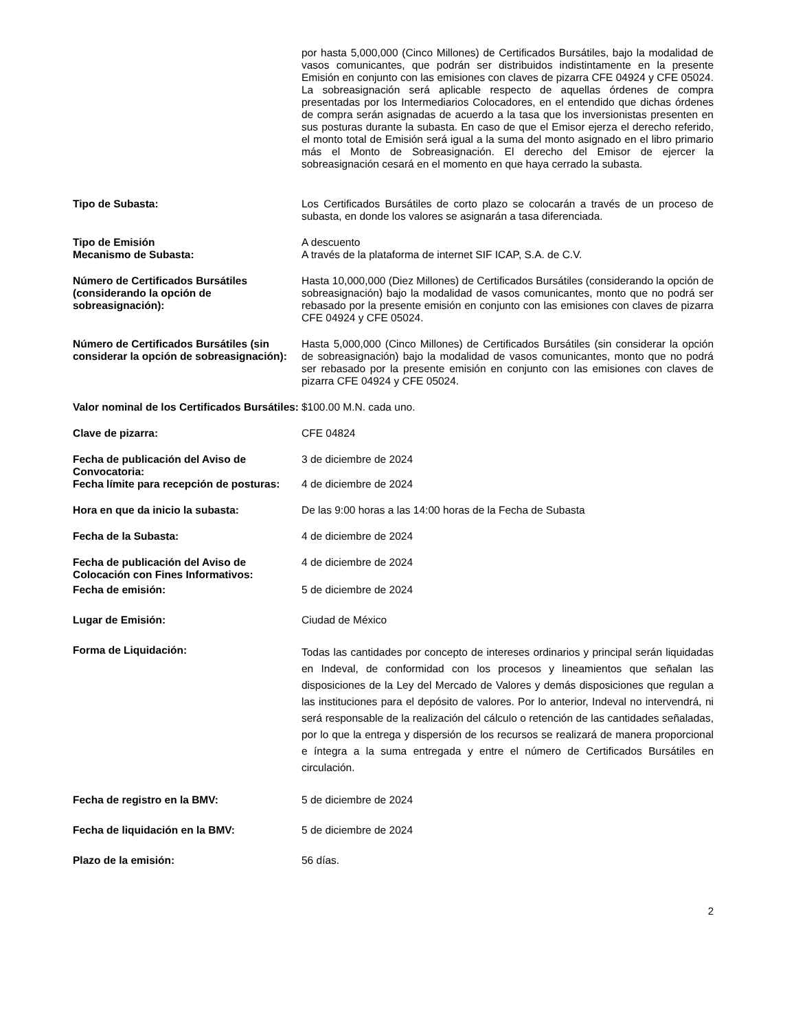| | por hasta 5,000,000 (Cinco Millones) de Certificados Bursátiles, bajo la modalidad de vasos comunicantes, que podrán ser distribuidos indistintamente en la presente Emisión en conjunto con las emisiones con claves de pizarra CFE 04924 y CFE 05024. La sobreasignación será aplicable respecto de aquellas órdenes de compra presentadas por los Intermediarios Colocadores, en el entendido que dichas órdenes de compra serán asignadas de acuerdo a la tasa que los inversionistas presenten en sus posturas durante la subasta. En caso de que el Emisor ejerza el derecho referido, el monto total de Emisión será igual a la suma del monto asignado en el libro primario más el Monto de Sobreasignación. El derecho del Emisor de ejercer la sobreasignación cesará en el momento en que haya cerrado la subasta. |
| Tipo de Subasta: | Los Certificados Bursátiles de corto plazo se colocarán a través de un proceso de subasta, en donde los valores se asignarán a tasa diferenciada. |
| Tipo de Emisión | A descuento |
| Mecanismo de Subasta: | A través de la plataforma de internet SIF ICAP, S.A. de C.V. |
| Número de Certificados Bursátiles (considerando la opción de sobreasignación): | Hasta 10,000,000 (Diez Millones) de Certificados Bursátiles (considerando la opción de sobreasignación) bajo la modalidad de vasos comunicantes, monto que no podrá ser rebasado por la presente emisión en conjunto con las emisiones con claves de pizarra CFE 04924 y CFE 05024. |
| Número de Certificados Bursátiles (sin considerar la opción de sobreasignación): | Hasta 5,000,000 (Cinco Millones) de Certificados Bursátiles (sin considerar la opción de sobreasignación) bajo la modalidad de vasos comunicantes, monto que no podrá ser rebasado por la presente emisión en conjunto con las emisiones con claves de pizarra CFE 04924 y CFE 05024. |
| Valor nominal de los Certificados Bursátiles: | $100.00 M.N. cada uno. |
| Clave de pizarra: | CFE 04824 |
| Fecha de publicación del Aviso de Convocatoria: | 3 de diciembre de 2024 |
| Fecha límite para recepción de posturas: | 4 de diciembre de 2024 |
| Hora en que da inicio la subasta: | De las 9:00 horas a las 14:00 horas de la Fecha de Subasta |
| Fecha de la Subasta: | 4 de diciembre de 2024 |
| Fecha de publicación del Aviso de Colocación con Fines Informativos: | 4 de diciembre de 2024 |
| Fecha de emisión: | 5 de diciembre de 2024 |
| Lugar de Emisión: | Ciudad de México |
| Forma de Liquidación: | Todas las cantidades por concepto de intereses ordinarios y principal serán liquidadas en Indeval, de conformidad con los procesos y lineamientos que señalan las disposiciones de la Ley del Mercado de Valores y demás disposiciones que regulan a las instituciones para el depósito de valores. Por lo anterior, Indeval no intervendrá, ni será responsable de la realización del cálculo o retención de las cantidades señaladas, por lo que la entrega y dispersión de los recursos se realizará de manera proporcional e íntegra a la suma entregada y entre el número de Certificados Bursátiles en circulación. |
| Fecha de registro en la BMV: | 5 de diciembre de 2024 |
| Fecha de liquidación en la BMV: | 5 de diciembre de 2024 |
| Plazo de la emisión: | 56 días. |
2